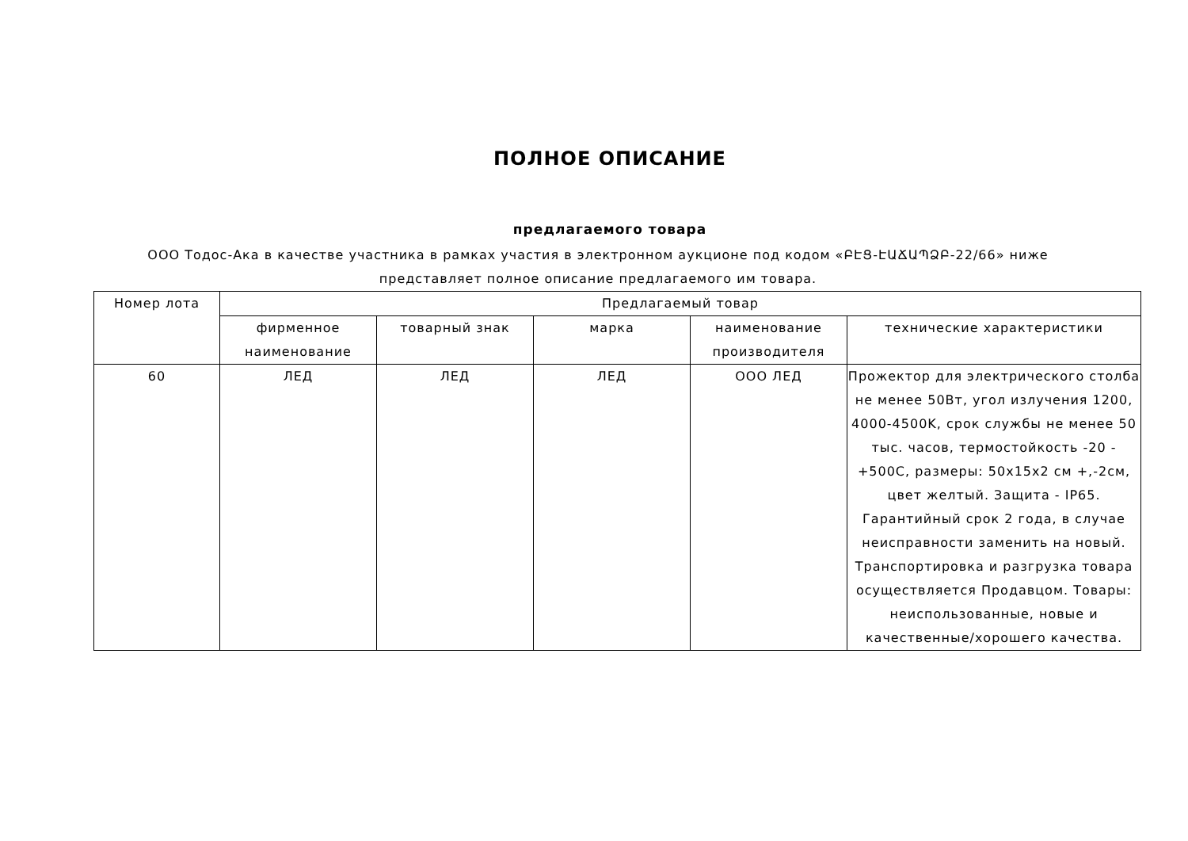ПОЛНОЕ ОПИСАНИЕ
предлагаемого товара
ООО Тодос-Ака в качестве участника в рамках участия в электронном аукционе под кодом «ԲԷՑ-ԷԱՃԱՊՁԲ-22/66» ниже представляет полное описание предлагаемого им товара.
| Номер лота | Предлагаемый товар | | | | |
| --- | --- | --- | --- | --- | --- |
| | фирменное наименование | товарный знак | марка | наименование производителя | технические характеристики |
| 60 | ЛЕД | ЛЕД | ЛЕД | ООО ЛЕД | Прожектор для электрического столба не менее 50Вт, угол излучения 1200, 4000-4500K, срок службы не менее 50 тыс. часов, термостойкость -20 - +500С, размеры: 50x15x2 см +,-2см, цвет желтый. Защита - IP65. Гарантийный срок 2 года, в случае неисправности заменить на новый. Транспортировка и разгрузка товара осуществляется Продавцом. Товары: неиспользованные, новые и качественные/хорошего качества. |